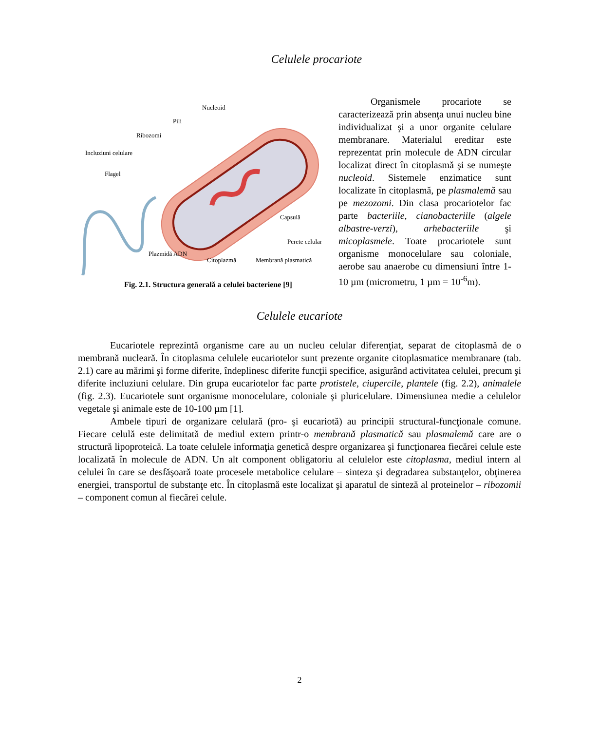Celulele procariote
Nucleoid
Pili
Ribozomi
Incluziuni celulare
Flagel
Capsulă
Perete celular
Plazmidă ADN
Citoplazmă
Membrană plasmatică
Fig. 2.1. Structura generală a celulei bacteriene [9]
Organismele procariote se caracterizează prin absenţa unui nucleu bine individualizat şi a unor organite celulare membranare. Materialul ereditar este reprezentat prin molecule de ADN circular localizat direct în citoplasmă şi se numeşte nucleoid. Sistemele enzimatice sunt localizate în citoplasmă, pe plasmalemă sau pe mezozomi. Din clasa procariotelor fac parte bacteriile, cianobacteriile (algele albastre-verzi), arhebacteriile şi micoplasmele. Toate procariotele sunt organisme monocelulare sau coloniale, aerobe sau anaerobe cu dimensiuni între 1-10 µm (micrometru, 1 µm = 10<sup>-6</sup>m).
Celulele eucariote
Eucariotele reprezintă organisme care au un nucleu celular diferenţiat, separat de citoplasmă de o membrană nucleară. În citoplasma celulele eucariotelor sunt prezente organite citoplasmatice membranare (tab. 2.1) care au mărimi şi forme diferite, îndeplinesc diferite funcţii specifice, asigurând activitatea celulei, precum şi diferite incluziuni celulare. Din grupa eucariotelor fac parte protistele, ciupercile, plantele (fig. 2.2), animalele (fig. 2.3). Eucariotele sunt organisme monocelulare, coloniale şi pluricelulare. Dimensiunea medie a celulelor vegetale şi animale este de 10-100 µm [1].
Ambele tipuri de organizare celulară (pro- şi eucariotă) au principii structural-funcţionale comune. Fiecare celulă este delimitată de mediul extern printr-o membrană plasmatică sau plasmalemă care are o structură lipoproteică. La toate celulele informaţia genetică despre organizarea şi funcţionarea fiecărei celule este localizată în molecule de ADN. Un alt component obligatoriu al celulelor este citoplasma, mediul intern al celulei în care se desfăşoară toate procesele metabolice celulare – sinteza şi degradarea substanţelor, obţinerea energiei, transportul de substanţe etc. În citoplasmă este localizat şi aparatul de sinteză al proteinelor – ribozomii – component comun al fiecărei celule.
2